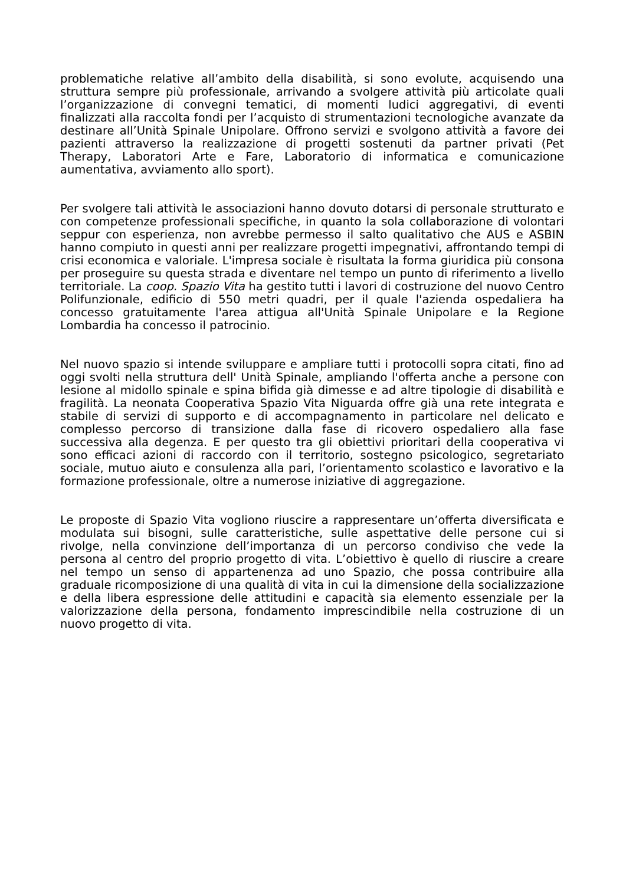problematiche relative all’ambito della disabilità, si sono evolute, acquisendo una struttura sempre più professionale, arrivando a svolgere attività più articolate quali l’organizzazione di convegni tematici, di momenti ludici aggregativi, di eventi finalizzati alla raccolta fondi per l’acquisto di strumentazioni tecnologiche avanzate da destinare all’Unità Spinale Unipolare. Offrono servizi e svolgono attività a favore dei pazienti attraverso la realizzazione di progetti sostenuti da partner privati (Pet Therapy, Laboratori Arte e Fare, Laboratorio di informatica e comunicazione aumentativa, avviamento allo sport).
Per svolgere tali attività le associazioni hanno dovuto dotarsi di personale strutturato e con competenze professionali specifiche, in quanto la sola collaborazione di volontari seppur con esperienza, non avrebbe permesso il salto qualitativo che AUS e ASBIN hanno compiuto in questi anni per realizzare progetti impegnativi, affrontando tempi di crisi economica e valoriale. L'impresa sociale è risultata la forma giuridica più consona per proseguire su questa strada e diventare nel tempo un punto di riferimento a livello territoriale. La coop. Spazio Vita ha gestito tutti i lavori di costruzione del nuovo Centro Polifunzionale, edificio di 550 metri quadri, per il quale l'azienda ospedaliera ha concesso gratuitamente l'area attigua all'Unità Spinale Unipolare e la Regione Lombardia ha concesso il patrocinio.
Nel nuovo spazio si intende sviluppare e ampliare tutti i protocolli sopra citati, fino ad oggi svolti nella struttura dell' Unità Spinale, ampliando l'offerta anche a persone con lesione al midollo spinale e spina bifida già dimesse e ad altre tipologie di disabilità e fragilità. La neonata Cooperativa Spazio Vita Niguarda offre già una rete integrata e stabile di servizi di supporto e di accompagnamento in particolare nel delicato e complesso percorso di transizione dalla fase di ricovero ospedaliero alla fase successiva alla degenza. E per questo tra gli obiettivi prioritari della cooperativa vi sono efficaci azioni di raccordo con il territorio, sostegno psicologico, segretariato sociale, mutuo aiuto e consulenza alla pari, l’orientamento scolastico e lavorativo e la formazione professionale, oltre a numerose iniziative di aggregazione.
Le proposte di Spazio Vita vogliono riuscire a rappresentare un’offerta diversificata e modulata sui bisogni, sulle caratteristiche, sulle aspettative delle persone cui si rivolge, nella convinzione dell’importanza di un percorso condiviso che vede la persona al centro del proprio progetto di vita. L’obiettivo è quello di riuscire a creare nel tempo un senso di appartenenza ad uno Spazio, che possa contribuire alla graduale ricomposizione di una qualità di vita in cui la dimensione della socializzazione e della libera espressione delle attitudini e capacità sia elemento essenziale per la valorizzazione della persona, fondamento imprescindibile nella costruzione di un nuovo progetto di vita.